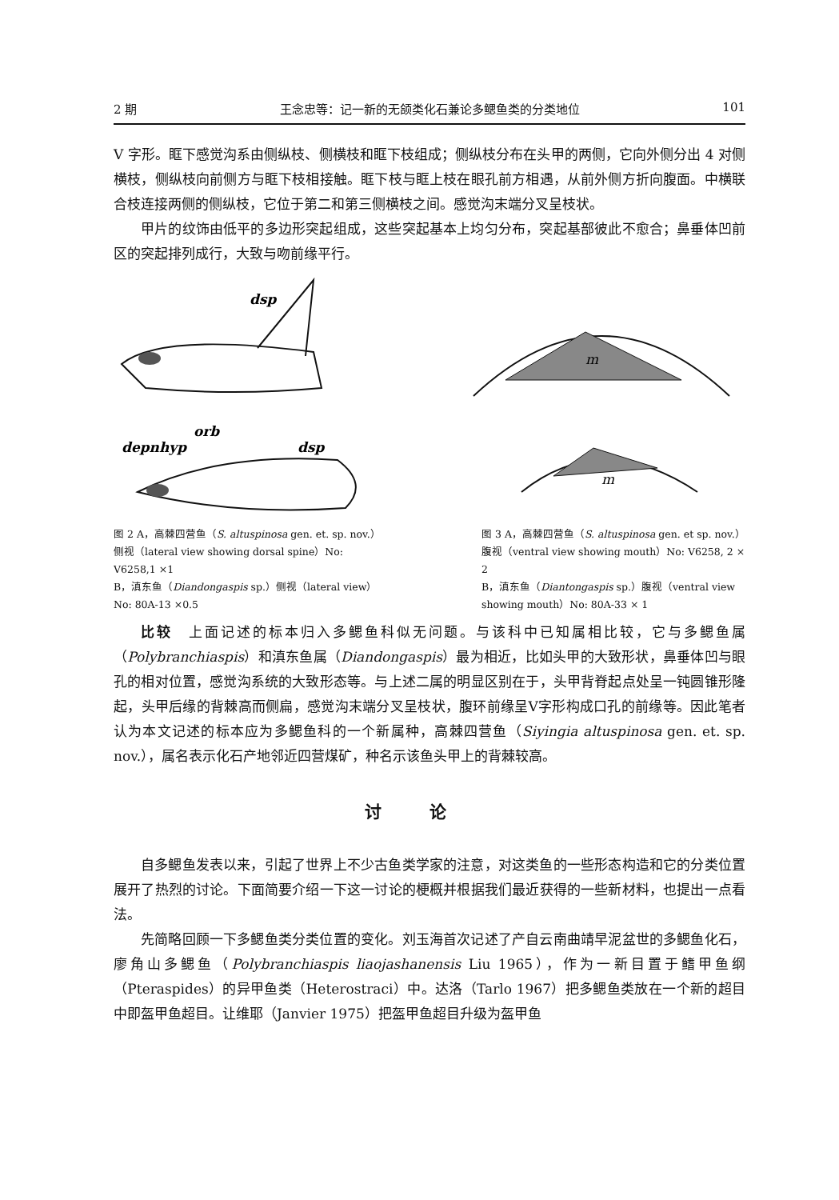2 期 王念忠等：记一新的无颌类化石兼论多鳃鱼类的分类地位 101
V 字形。眶下感觉沟系由侧纵枝、侧横枝和眶下枝组成；侧纵枝分布在头甲的两侧，它向外侧分出 4 对侧横枝，侧纵枝向前侧方与眶下枝相接触。眶下枝与眶上枝在眼孔前方相遇，从前外侧方折向腹面。中横联合枝连接两侧的侧纵枝，它位于第二和第三侧横枝之间。感觉沟末端分叉呈枝状。
甲片的纹饰由低平的多边形突起组成，这些突起基本上均匀分布，突起基部彼此不愈合；鼻垂体凹前区的突起排列成行，大致与吻前缘平行。
dsp
depnhyp
orb
dsp
m
m
图 2 A，高棘四营鱼（S. altuspinosa gen. et. sp. nov.）侧视（lateral view showing dorsal spine）No: V6258,1 ×1
B，滇东鱼（Diandongaspis sp.）侧视（lateral view）No: 80A-13 ×0.5
图 3 A，高棘四营鱼（S. altuspinosa gen. et sp. nov.）腹视（ventral view showing mouth）No: V6258, 2 × 2
B，滇东鱼（Diantongaspis sp.）腹视（ventral view showing mouth）No: 80A-33 × 1
比较　上面记述的标本归入多鳃鱼科似无问题。与该科中已知属相比较，它与多鳃鱼属（Polybranchiaspis）和滇东鱼属（Diandongaspis）最为相近，比如头甲的大致形状，鼻垂体凹与眼孔的相对位置，感觉沟系统的大致形态等。与上述二属的明显区别在于，头甲背脊起点处呈一钝圆锥形隆起，头甲后缘的背棘高而侧扁，感觉沟末端分叉呈枝状，腹环前缘呈V字形构成口孔的前缘等。因此笔者认为本文记述的标本应为多鳃鱼科的一个新属种，高棘四营鱼（Siyingia altuspinosa gen. et. sp. nov.），属名表示化石产地邻近四营煤矿，种名示该鱼头甲上的背棘较高。
讨论
自多鳃鱼发表以来，引起了世界上不少古鱼类学家的注意，对这类鱼的一些形态构造和它的分类位置展开了热烈的讨论。下面简要介绍一下这一讨论的梗概并根据我们最近获得的一些新材料，也提出一点看法。
先简略回顾一下多鳃鱼类分类位置的变化。刘玉海首次记述了产自云南曲靖早泥盆世的多鳃鱼化石，廖角山多鳃鱼（Polybranchiaspis liaojashanensis Liu 1965），作为一新目置于鳍甲鱼纲（Pteraspides）的异甲鱼类（Heterostraci）中。达洛（Tarlo 1967）把多鳃鱼类放在一个新的超目中即盔甲鱼超目。让维耶（Janvier 1975）把盔甲鱼超目升级为盔甲鱼